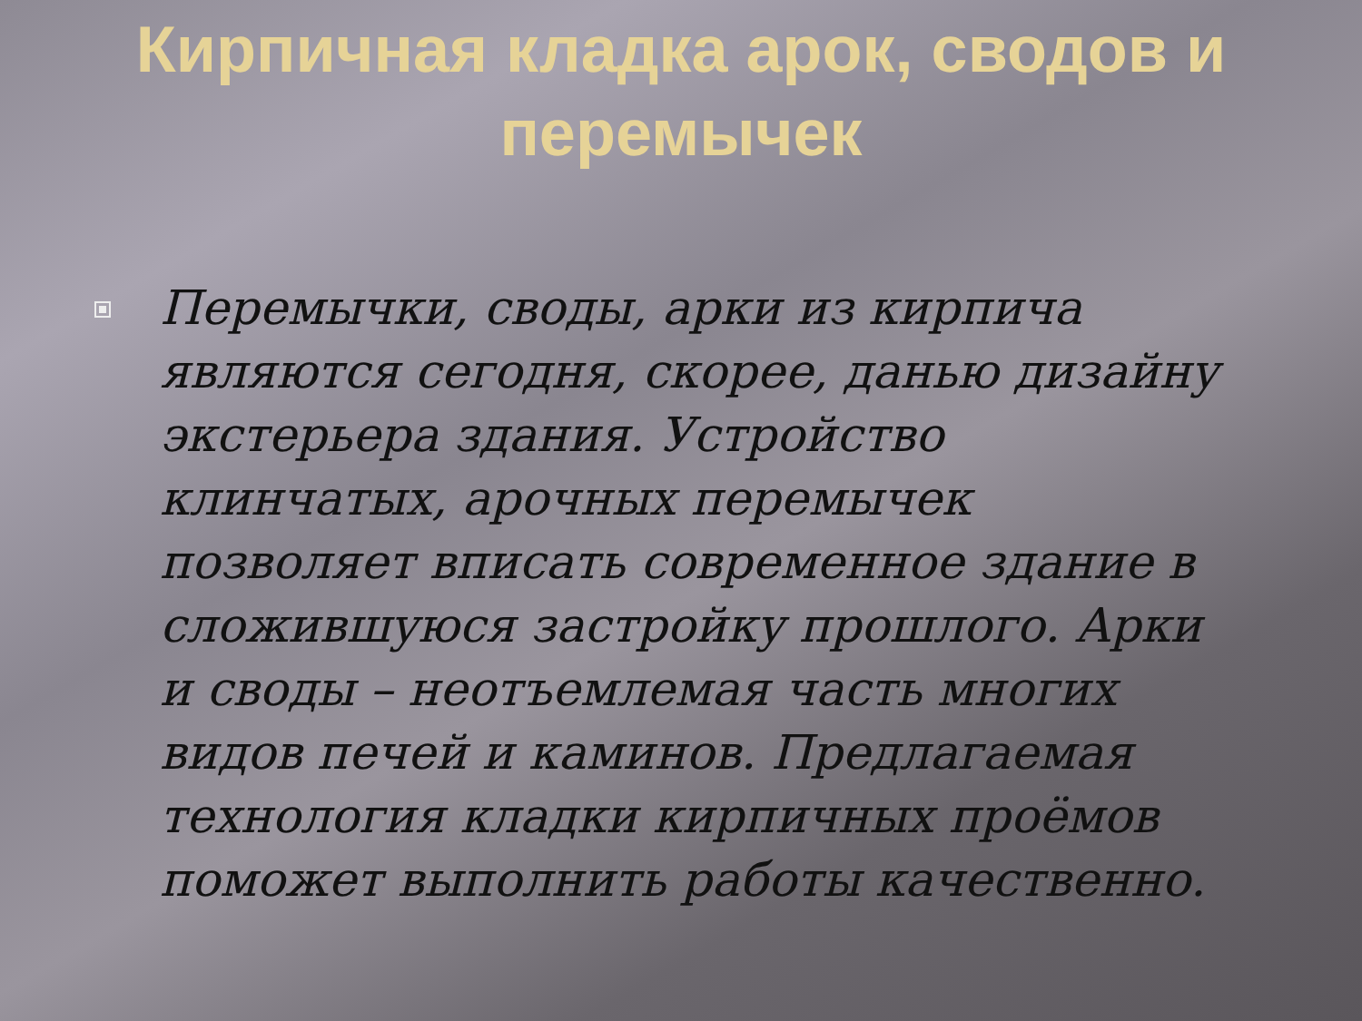Кирпичная кладка арок, сводов и перемычек
Перемычки, своды, арки из кирпича являются сегодня, скорее, данью дизайну экстерьера здания. Устройство клинчатых, арочных перемычек позволяет вписать современное здание в сложившуюся застройку прошлого. Арки и своды – неотъемлемая часть многих видов печей и каминов. Предлагаемая технология кладки кирпичных проёмов поможет выполнить работы качественно.